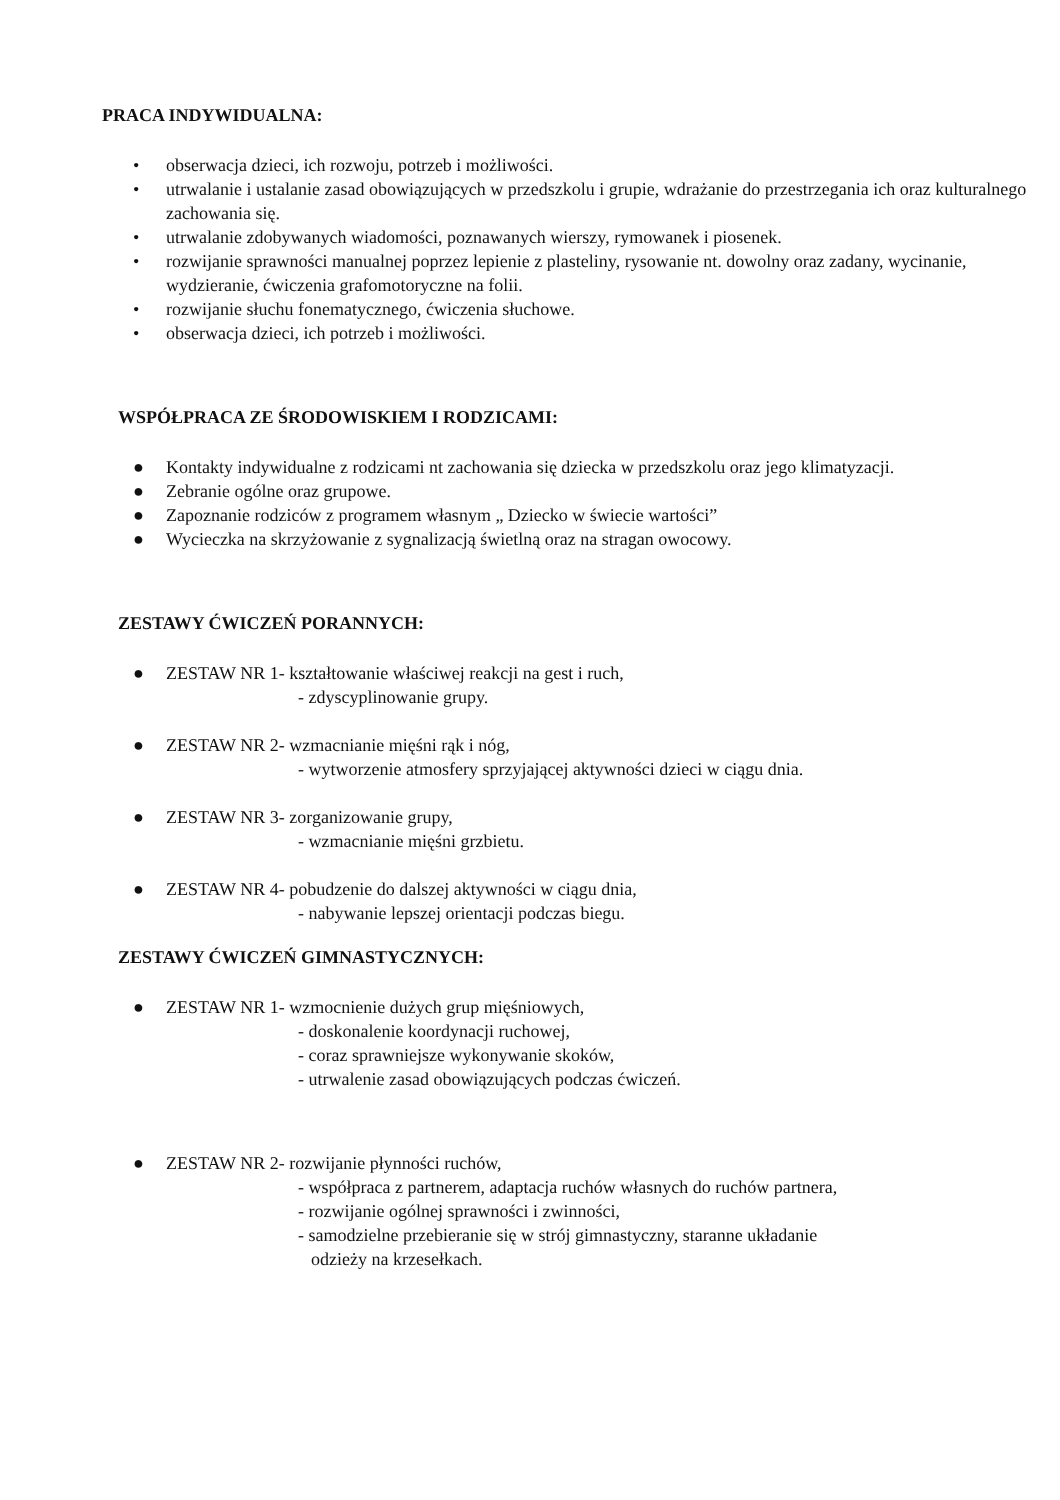PRACA INDYWIDUALNA:
• obserwacja dzieci, ich rozwoju, potrzeb i możliwości.
• utrwalanie i ustalanie zasad obowiązujących w przedszkolu i grupie, wdrażanie do przestrzegania ich oraz kulturalnego zachowania się.
• utrwalanie zdobywanych wiadomości, poznawanych wierszy, rymowanek i piosenek.
• rozwijanie sprawności manualnej poprzez lepienie z plasteliny, rysowanie nt. dowolny oraz zadany, wycinanie, wydzieranie, ćwiczenia grafomotoryczne na folii.
• rozwijanie słuchu fonematycznego, ćwiczenia słuchowe.
• obserwacja dzieci, ich potrzeb i możliwości.
WSPÓŁPRACA ZE ŚRODOWISKIEM I RODZICAMI:
● Kontakty indywidualne z rodzicami nt zachowania się dziecka w przedszkolu oraz jego klimatyzacji.
● Zebranie ogólne oraz grupowe.
● Zapoznanie rodziców z programem własnym „ Dziecko w świecie wartości”
● Wycieczka na skrzyżowanie z sygnalizacją świetlną oraz na stragan owocowy.
ZESTAWY ĆWICZEŃ PORANNYCH:
● ZESTAW NR 1- kształtowanie właściwej reakcji na gest i ruch,
- zdyscyplinowanie grupy.
● ZESTAW NR 2- wzmacnianie mięśni rąk i nóg,
- wytworzenie atmosfery sprzyjającej aktywności dzieci w ciągu dnia.
● ZESTAW NR 3- zorganizowanie grupy,
- wzmacnianie mięśni grzbietu.
● ZESTAW NR 4- pobudzenie do dalszej aktywności w ciągu dnia,
- nabywanie lepszej orientacji podczas biegu.
ZESTAWY ĆWICZEŃ GIMNASTYCZNYCH:
● ZESTAW NR 1- wzmocnienie dużych grup mięśniowych,
- doskonalenie koordynacji ruchowej,
- coraz sprawniejsze wykonywanie skoków,
- utrwalenie zasad obowiązujących podczas ćwiczeń.
● ZESTAW NR 2- rozwijanie płynności ruchów,
- współpraca z partnerem, adaptacja ruchów własnych do ruchów partnera,
- rozwijanie ogólnej sprawności i zwinności,
- samodzielne przebieranie się w strój gimnastyczny, staranne układanie
odzieży na krzesełkach.